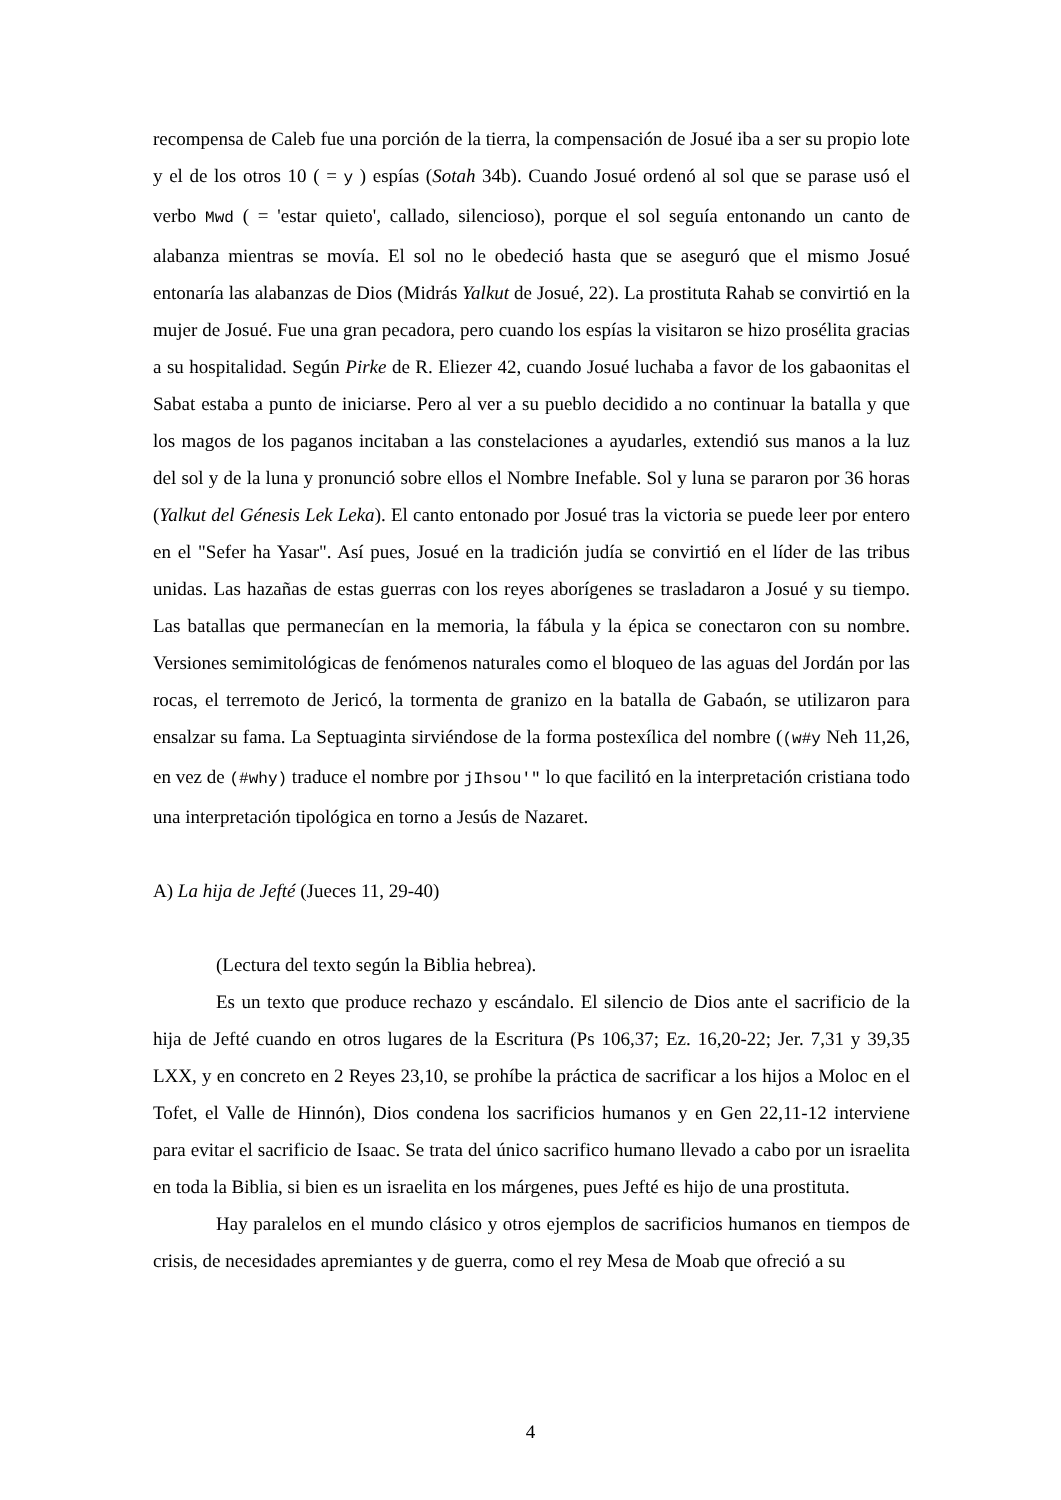recompensa de Caleb fue una porción de la tierra, la compensación de Josué iba a ser su propio lote y el de los otros 10 ( = y ) espías (Sotah 34b). Cuando Josué ordenó al sol que se parase usó el verbo Mwd ( = 'estar quieto', callado, silencioso), porque el sol seguía entonando un canto de alabanza mientras se movía. El sol no le obedeció hasta que se aseguró que el mismo Josué entonaría las alabanzas de Dios (Midrás Yalkut de Josué, 22). La prostituta Rahab se convirtió en la mujer de Josué. Fue una gran pecadora, pero cuando los espías la visitaron se hizo prosélita gracias a su hospitalidad. Según Pirke de R. Eliezer 42, cuando Josué luchaba a favor de los gabaonitas el Sabat estaba a punto de iniciarse. Pero al ver a su pueblo decidido a no continuar la batalla y que los magos de los paganos incitaban a las constelaciones a ayudarles, extendió sus manos a la luz del sol y de la luna y pronunció sobre ellos el Nombre Inefable. Sol y luna se pararon por 36 horas (Yalkut del Génesis Lek Leka). El canto entonado por Josué tras la victoria se puede leer por entero en el "Sefer ha Yasar". Así pues, Josué en la tradición judía se convirtió en el líder de las tribus unidas. Las hazañas de estas guerras con los reyes aborígenes se trasladaron a Josué y su tiempo. Las batallas que permanecían en la memoria, la fábula y la épica se conectaron con su nombre. Versiones semimitológicas de fenómenos naturales como el bloqueo de las aguas del Jordán por las rocas, el terremoto de Jericó, la tormenta de granizo en la batalla de Gabaón, se utilizaron para ensalzar su fama. La Septuaginta sirviéndose de la forma postexílica del nombre ((w#y Neh 11,26, en vez de (#why) traduce el nombre por jIhsou'" lo que facilitó en la interpretación cristiana todo una interpretación tipológica en torno a Jesús de Nazaret.
A) La hija de Jefté (Jueces 11, 29-40)
(Lectura del texto según la Biblia hebrea).
Es un texto que produce rechazo y escándalo. El silencio de Dios ante el sacrificio de la hija de Jefté cuando en otros lugares de la Escritura (Ps 106,37; Ez. 16,20-22; Jer. 7,31 y 39,35 LXX, y en concreto en 2 Reyes 23,10, se prohíbe la práctica de sacrificar a los hijos a Moloc en el Tofet, el Valle de Hinnón), Dios condena los sacrificios humanos y en Gen 22,11-12 interviene para evitar el sacrificio de Isaac. Se trata del único sacrifico humano llevado a cabo por un israelita en toda la Biblia, si bien es un israelita en los márgenes, pues Jefté es hijo de una prostituta.
Hay paralelos en el mundo clásico y otros ejemplos de sacrificios humanos en tiempos de crisis, de necesidades apremiantes y de guerra, como el rey Mesa de Moab que ofreció a su
4